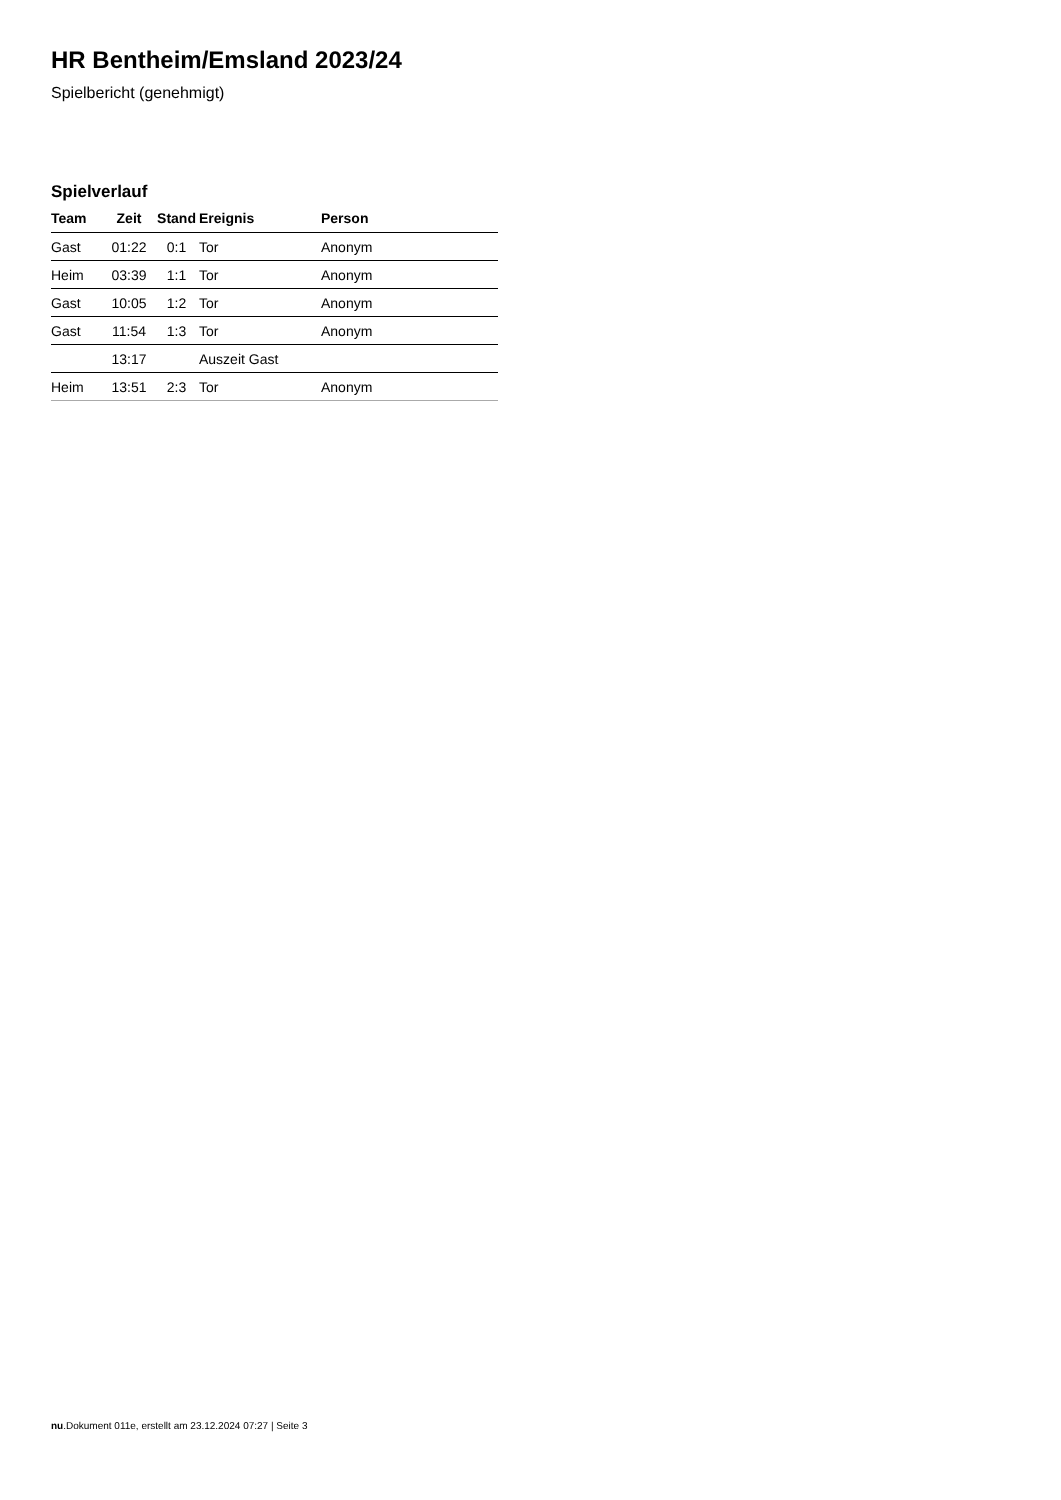HR Bentheim/Emsland 2023/24
Spielbericht (genehmigt)
Spielverlauf
| Team | Zeit | Stand | Ereignis | Person |
| --- | --- | --- | --- | --- |
| Gast | 01:22 | 0:1 | Tor | Anonym |
| Heim | 03:39 | 1:1 | Tor | Anonym |
| Gast | 10:05 | 1:2 | Tor | Anonym |
| Gast | 11:54 | 1:3 | Tor | Anonym |
| | 13:17 | | Auszeit Gast | |
| Heim | 13:51 | 2:3 | Tor | Anonym |
nu.Dokument 011e, erstellt am 23.12.2024 07:27 | Seite 3